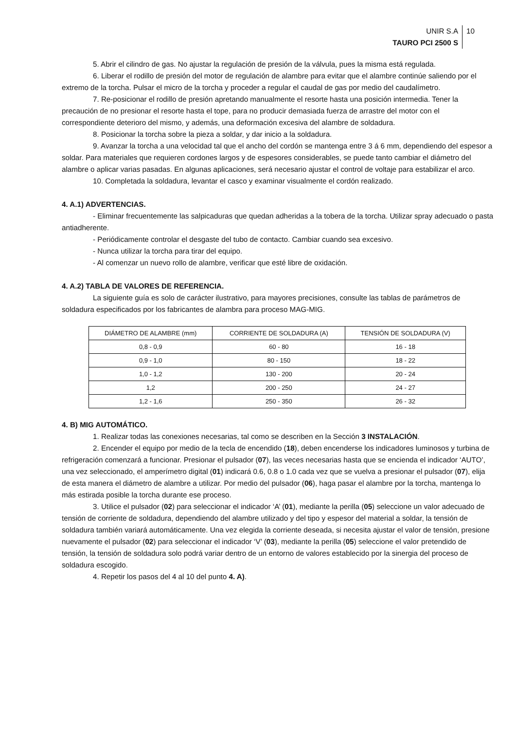UNIR S.A
TAURO PCI 2500 S
10
5. Abrir el cilindro de gas. No ajustar la regulación de presión de la válvula, pues la misma está regulada.
6. Liberar el rodillo de presión del motor de regulación de alambre para evitar que el alambre continúe saliendo por el extremo de la torcha. Pulsar el micro de la torcha y proceder a regular el caudal de gas por medio del caudalímetro.
7. Re-posicionar el rodillo de presión apretando manualmente el resorte hasta una posición intermedia. Tener la precaución de no presionar el resorte hasta el tope, para no producir demasiada fuerza de arrastre del motor con el correspondiente deterioro del mismo, y además, una deformación excesiva del alambre de soldadura.
8. Posicionar la torcha sobre la pieza a soldar, y dar inicio a la soldadura.
9. Avanzar la torcha a una velocidad tal que el ancho del cordón se mantenga entre 3 á 6 mm, dependiendo del espesor a soldar. Para materiales que requieren cordones largos y de espesores considerables, se puede tanto cambiar el diámetro del alambre o aplicar varias pasadas. En algunas aplicaciones, será necesario ajustar el control de voltaje para estabilizar el arco.
10. Completada la soldadura, levantar el casco y examinar visualmente el cordón realizado.
4. A.1) ADVERTENCIAS.
- Eliminar frecuentemente las salpicaduras que quedan adheridas a la tobera de la torcha. Utilizar spray adecuado o pasta antiadherente.
- Periódicamente controlar el desgaste del tubo de contacto. Cambiar cuando sea excesivo.
- Nunca utilizar la torcha para tirar del equipo.
- Al comenzar un nuevo rollo de alambre, verificar que esté libre de oxidación.
4. A.2) TABLA DE VALORES DE REFERENCIA.
La siguiente guía es solo de carácter ilustrativo, para mayores precisiones, consulte las tablas de parámetros de soldadura especificados por los fabricantes de alambra para proceso MAG-MIG.
| DIÁMETRO DE ALAMBRE (mm) | CORRIENTE DE SOLDADURA (A) | TENSIÓN DE SOLDADURA (V) |
| --- | --- | --- |
| 0,8 - 0,9 | 60 - 80 | 16 - 18 |
| 0,9 - 1,0 | 80 - 150 | 18 - 22 |
| 1,0 - 1,2 | 130 - 200 | 20 - 24 |
| 1,2 | 200 - 250 | 24 - 27 |
| 1,2 - 1,6 | 250 - 350 | 26 - 32 |
4. B) MIG AUTOMÁTICO.
1. Realizar todas las conexiones necesarias, tal como se describen en la Sección 3 INSTALACIÓN.
2. Encender el equipo por medio de la tecla de encendido (18), deben encenderse los indicadores luminosos y turbina de refrigeración comenzará a funcionar. Presionar el pulsador (07), las veces necesarias hasta que se encienda el indicador ‘AUTO’, una vez seleccionado, el amperímetro digital (01) indicará 0.6, 0.8 o 1.0 cada vez que se vuelva a presionar el pulsador (07), elija de esta manera el diámetro de alambre a utilizar. Por medio del pulsador (06), haga pasar el alambre por la torcha, mantenga lo más estirada posible la torcha durante ese proceso.
3. Utilice el pulsador (02) para seleccionar el indicador ‘A’ (01), mediante la perilla (05) seleccione un valor adecuado de tensión de corriente de soldadura, dependiendo del alambre utilizado y del tipo y espesor del material a soldar, la tensión de soldadura también variará automáticamente. Una vez elegida la corriente deseada, si necesita ajustar el valor de tensión, presione nuevamente el pulsador (02) para seleccionar el indicador ‘V’ (03), mediante la perilla (05) seleccione el valor pretendido de tensión, la tensión de soldadura solo podrá variar dentro de un entorno de valores establecido por la sinergia del proceso de soldadura escogido.
4. Repetir los pasos del 4 al 10 del punto 4. A).